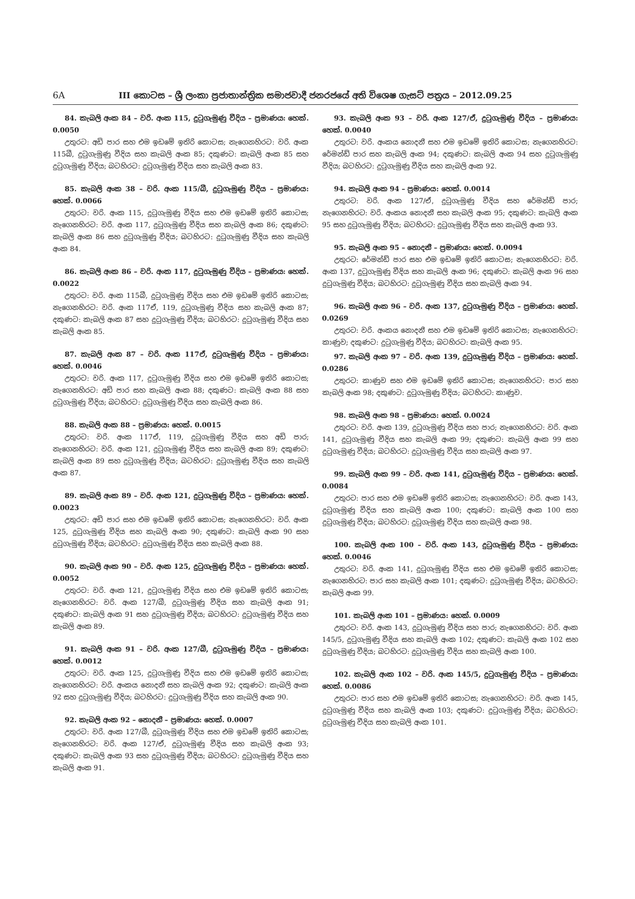6A III කොටස – ශ්‍රී ලංකා ප්‍රජාතාන්ත්‍රික සමාජවාදී ජනරජයේ අති විශෙෂ ගැසට් පත්‍රය – 2012.09.25
84. කැබලි අංක 84 – වරි. අංක 115, දුටුගැමුණු වීදිය – ප්‍රමාණය: හෙක්. 0.0050
උතුරට: අඩි පාර සහ එම ඉඩමේ ඉතිරි කොටස; නැගෙනහිරට: වරි. අංක 115බී, දුටුගැමුණු වීදිය සහ කැබලි අංක 85; දකුණට: කැබලි අංක 85 සහ දුටුගැමුණු වීදිය; බටහිරට: දුටුගැමුණු වීදිය සහ කැබලි අංක 83.
85. කැබලි අංක 38 – වරි. අංක 115/බී, දුටුගැමුණු වීදිය – ප්‍රමාණය: හෙක්. 0.0066
උතුරට: වරි. අංක 115, දුටුගැමුණු වීදිය සහ එම ඉඩමේ ඉතිරි කොටස; නැගෙනහිරට: වරි. අංක 117, දුටුගැමුණු වීදිය සහ කැබලි අංක 86; දකුණට: කැබලි අංක 86 සහ දුටුගැමුණු වීදිය; බටහිරට: දුටුගැමුණු වීදිය සහ කැබලි අංක 84.
86. කැබලි අංක 86 – වරි. අංක 117, දුටුගැමුණු වීදිය – ප්‍රමාණය: හෙක්. 0.0022
උතුරට: වරි. අංක 115බී, දුටුගැමුණු වීදිය සහ එම ඉඩමේ ඉතිරි කොටස; නැගෙනහිරට: වරි. අංක 117ඒ, 119, දුටුගැමුණු වීදිය සහ කැබලි අංක 87; දකුණට: කැබලි අංක 87 සහ දුටුගැමුණු වීදිය; බටහිරට: දුටුගැමුණු වීදිය සහ කැබලි අංක 85.
87. කැබලි අංක 87 – වරි. අංක 117ඒ, දුටුගැමුණු වීදිය – ප්‍රමාණය: හෙක්. 0.0046
උතුරට: වරි. අංක 117, දුටුගැමුණු වීදිය සහ එම ඉඩමේ ඉතිරි කොටස; නැගෙනහිරට: අඩි පාර සහ කැබලි අංක 88; දකුණට: කැබලි අංක 88 සහ දුටුගැමුණු වීදිය; බටහිරට: දුටුගැමුණු වීදිය සහ කැබලි අංක 86.
88. කැබලි අංක 88 – ප්‍රමාණය: හෙක්. 0.0015
උතුරට: වරි. අංක 117ඒ, 119, දුටුගැමුණු වීදිය සහ අඩි පාර; නැගෙනහිරට: වරි. අංක 121, දුටුගැමුණු වීදිය සහ කැබලි අංක 89; දකුණට: කැබලි අංක 89 සහ දුටුගැමුණු වීදිය; බටහිරට: දුටුගැමුණු වීදිය සහ කැබලි අංක 87.
89. කැබලි අංක 89 – වරි. අංක 121, දුටුගැමුණු වීදිය – ප්‍රමාණය: හෙක්. 0.0023
උතුරට: අඩි පාර සහ එම ඉඩමේ ඉතිරි කොටස; නැගෙනහිරට: වරි. අංක 125, දුටුගැමුණු වීදිය සහ කැබලි අංක 90; දකුණට: කැබලි අංක 90 සහ දුටුගැමුණු වීදිය; බටහිරට: දුටුගැමුණු වීදිය සහ කැබලි අංක 88.
90. කැබලි අංක 90 – වරි. අංක 125, දුටුගැමුණු වීදිය – ප්‍රමාණය: හෙක්. 0.0052
උතුරට: වරි. අංක 121, දුටුගැමුණු වීදිය සහ එම ඉඩමේ ඉතිරි කොටස; නැගෙනහිරට: වරි. අංක 127/බී, දුටුගැමුණු වීදිය සහ කැබලි අංක 91; දකුණට: කැබලි අංක 91 සහ දුටුගැමුණු වීදිය; බටහිරට: දුටුගැමුණු වීදිය සහ කැබලි අංක 89.
91. කැබලි අංක 91 – වරි. අංක 127/බී, දුටුගැමුණු වීදිය – ප්‍රමාණය: හෙක්. 0.0012
උතුරට: වරි. අංක 125, දුටුගැමුණු වීදිය සහ එම ඉඩමේ ඉතිරි කොටස; නැගෙනහිරට: වරි. අංකය නොදනී සහ කැබලි අංක 92; දකුණට: කැබලි අංක 92 සහ දුටුගැමුණු වීදිය; බටහිරට: දුටුගැමුණු වීදිය සහ කැබලි අංක 90.
92. කැබලි අංක 92 – නොදනී – ප්‍රමාණය: හෙක්. 0.0007
උතුරට: වරි. අංක 127/බී, දුටුගැමුණු වීදිය සහ එම ඉඩමේ ඉතිරි කොටස; නැගෙනහිරට: වරි. අංක 127/ඒ, දුටුගැමුණු වීදිය සහ කැබලි අංක 93; දකුණට: කැබලි අංක 93 සහ දුටුගැමුණු වීදිය; බටහිරට: දුටුගැමුණු වීදිය සහ කැබලි අංක 91.
93. කැබලි අංක 93 – වරි. අංක 127/ඒ, දුටුගැමුණු වීදිය – ප්‍රමාණය: හෙක්. 0.0040
උතුරට: වරි. අංකය නොදනී සහ එම ඉඩමේ ඉතිරි කොටස; නැගෙනහිරට: රේමන්ඩ් පාර සහ කැබලි අංක 94; දකුණට: කැබලි අංක 94 සහ දුටුගැමුණු වීදිය; බටහිරට: දුටුගැමුණු වීදිය සහ කැබලි අංක 92.
94. කැබලි අංක 94 – ප්‍රමාණය: හෙක්. 0.0014
උතුරට: වරි. අංක 127/ඒ, දුටුගැමුණු වීදිය සහ රේමන්ඩ් පාර; නැගෙනහිරට: වරි. අංකය නොදනී සහ කැබලි අංක 95; දකුණට: කැබලි අංක 95 සහ දුටුගැමුණු වීදිය; බටහිරට: දුටුගැමුණු වීදිය සහ කැබලි අංක 93.
95. කැබලි අංක 95 – නොදනී – ප්‍රමාණය: හෙක්. 0.0094
උතුරට: රේමන්ඩ් පාර සහ එම ඉඩමේ ඉතිරි කොටස; නැගෙනහිරට: වරි. අංක 137, දුටුගැමුණු වීදිය සහ කැබලි අංක 96; දකුණට: කැබලි අංක 96 සහ දුටුගැමුණු වීදිය; බටහිරට: දුටුගැමුණු වීදිය සහ කැබලි අංක 94.
96. කැබලි අංක 96 – වරි. අංක 137, දුටුගැමුණු වීදිය – ප්‍රමාණය: හෙක්. 0.0269
උතුරට: වරි. අංකය නොදනී සහ එම ඉඩමේ ඉතිරි කොටස; නැගෙනහිරට: කාණුව; දකුණට: දුටුගැමුණු වීදිය; බටහිරට: කැබලි අංක 95.
97. කැබලි අංක 97 – වරි. අංක 139, දුටුගැමුණු වීදිය – ප්‍රමාණය: හෙක්. 0.0286
උතුරට: කාණුව සහ එම ඉඩමේ ඉතිරි කොටස; නැගෙනහිරට: පාර සහ කැබලි අංක 98; දකුණට: දුටුගැමුණු වීදිය; බටහිරට: කාණුව.
98. කැබලි අංක 98 – ප්‍රමාණය: හෙක්. 0.0024
උතුරට: වරි. අංක 139, දුටුගැමුණු වීදිය සහ පාර; නැගෙනහිරට: වරි. අංක 141, දුටුගැමුණු වීදිය සහ කැබලි අංක 99; දකුණට: කැබලි අංක 99 සහ දුටුගැමුණු වීදිය; බටහිරට: දුටුගැමුණු වීදිය සහ කැබලි අංක 97.
99. කැබලි අංක 99 – වරි. අංක 141, දුටුගැමුණු වීදිය – ප්‍රමාණය: හෙක්. 0.0084
උතුරට: පාර සහ එම ඉඩමේ ඉතිරි කොටස; නැගෙනහිරට: වරි. අංක 143, දුටුගැමුණු වීදිය සහ කැබලි අංක 100; දකුණට: කැබලි අංක 100 සහ දුටුගැමුණු වීදිය; බටහිරට: දුටුගැමුණු වීදිය සහ කැබලි අංක 98.
100. කැබලි අංක 100 – වරි. අංක 143, දුටුගැමුණු වීදිය – ප්‍රමාණය: හෙක්. 0.0046
උතුරට: වරි. අංක 141, දුටුගැමුණු වීදිය සහ එම ඉඩමේ ඉතිරි කොටස; නැගෙනහිරට: පාර සහ කැබලි අංක 101; දකුණට: දුටුගැමුණු වීදිය; බටහිරට: කැබලි අංක 99.
101. කැබලි අංක 101 – ප්‍රමාණය: හෙක්. 0.0009
උතුරට: වරි. අංක 143, දුටුගැමුණු වීදිය සහ පාර; නැගෙනහිරට: වරි. අංක 145/5, දුටුගැමුණු වීදිය සහ කැබලි අංක 102; දකුණට: කැබලි අංක 102 සහ දුටුගැමුණු වීදිය; බටහිරට: දුටුගැමුණු වීදිය සහ කැබලි අංක 100.
102. කැබලි අංක 102 – වරි. අංක 145/5, දුටුගැමුණු වීදිය – ප්‍රමාණය: හෙක්. 0.0086
උතුරට: පාර සහ එම ඉඩමේ ඉතිරි කොටස; නැගෙනහිරට: වරි. අංක 145, දුටුගැමුණු වීදිය සහ කැබලි අංක 103; දකුණට: දුටුගැමුණු වීදිය; බටහිරට: දුටුගැමුණු වීදිය සහ කැබලි අංක 101.